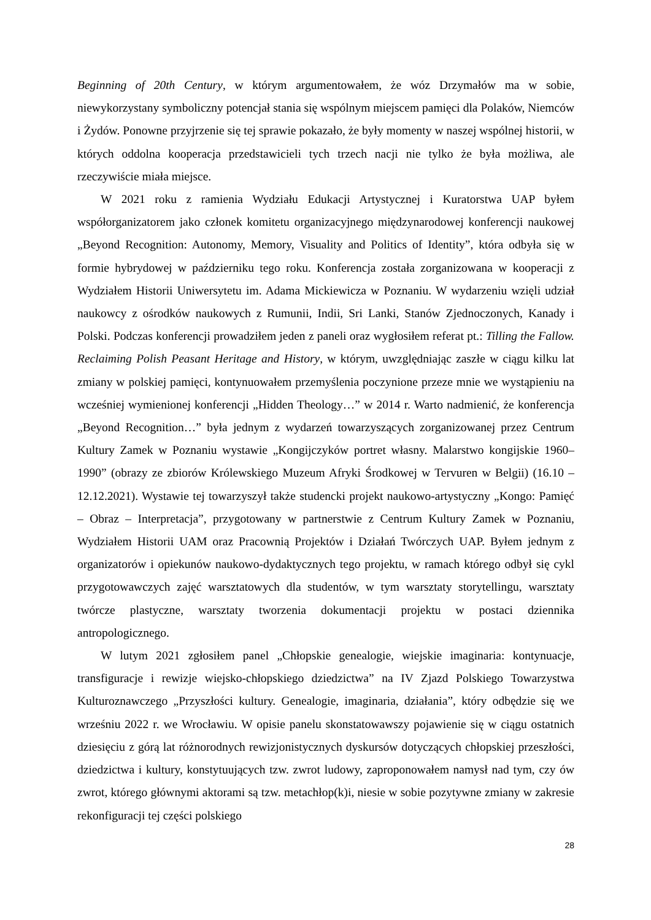Beginning of 20th Century, w którym argumentowałem, że wóz Drzymałów ma w sobie, niewykorzystany symboliczny potencjał stania się wspólnym miejscem pamięci dla Polaków, Niemców i Żydów. Ponowne przyjrzenie się tej sprawie pokazało, że były momenty w naszej wspólnej historii, w których oddolna kooperacja przedstawicieli tych trzech nacji nie tylko że była możliwa, ale rzeczywiście miała miejsce.
W 2021 roku z ramienia Wydziału Edukacji Artystycznej i Kuratorstwa UAP byłem współorganizatorem jako członek komitetu organizacyjnego międzynarodowej konferencji naukowej „Beyond Recognition: Autonomy, Memory, Visuality and Politics of Identity”, która odbyła się w formie hybrydowej w październiku tego roku. Konferencja została zorganizowana w kooperacji z Wydziałem Historii Uniwersytetu im. Adama Mickiewicza w Poznaniu. W wydarzeniu wzięli udział naukowcy z ośrodków naukowych z Rumunii, Indii, Sri Lanki, Stanów Zjednoczonych, Kanady i Polski. Podczas konferencji prowadziłem jeden z paneli oraz wygłosiłem referat pt.: Tilling the Fallow. Reclaiming Polish Peasant Heritage and History, w którym, uwzględniając zaszłe w ciągu kilku lat zmiany w polskiej pamięci, kontynuowałem przemyślenia poczynione przeze mnie we wystąpieniu na wcześniej wymienionej konferencji „Hidden Theology…” w 2014 r. Warto nadmienić, że konferencja „Beyond Recognition…” była jednym z wydarzeń towarzyszących zorganizowanej przez Centrum Kultury Zamek w Poznaniu wystawie „Kongijczyków portret własny. Malarstwo kongijskie 1960–1990” (obrazy ze zbiorów Królewskiego Muzeum Afryki Środkowej w Tervuren w Belgii) (16.10 – 12.12.2021). Wystawie tej towarzyszył także studencki projekt naukowo-artystyczny „Kongo: Pamięć – Obraz – Interpretacja”, przygotowany w partnerstwie z Centrum Kultury Zamek w Poznaniu, Wydziałem Historii UAM oraz Pracownią Projektów i Działań Twórczych UAP. Byłem jednym z organizatorów i opiekunów naukowo-dydaktycznych tego projektu, w ramach którego odbył się cykl przygotowawczych zajęć warsztatowych dla studentów, w tym warsztaty storytellingu, warsztaty twórcze plastyczne, warsztaty tworzenia dokumentacji projektu w postaci dziennika antropologicznego.
W lutym 2021 zgłosiłem panel „Chłopskie genealogie, wiejskie imaginaria: kontynuacje, transfiguracje i rewizje wiejsko-chłopskiego dziedzictwa” na IV Zjazd Polskiego Towarzystwa Kulturoznawczego „Przyszłości kultury. Genealogie, imaginaria, działania”, który odbędzie się we wrześniu 2022 r. we Wrocławiu. W opisie panelu skonstatowawszy pojawienie się w ciągu ostatnich dziesięciu z górą lat różnorodnych rewizjonistycznych dyskursów dotyczących chłopskiej przeszłości, dziedzictwa i kultury, konstytuujących tzw. zwrot ludowy, zaproponowałem namysł nad tym, czy ów zwrot, którego głównymi aktorami są tzw. metachłop(k)i, niesie w sobie pozytywne zmiany w zakresie rekonfiguracji tej części polskiego
28